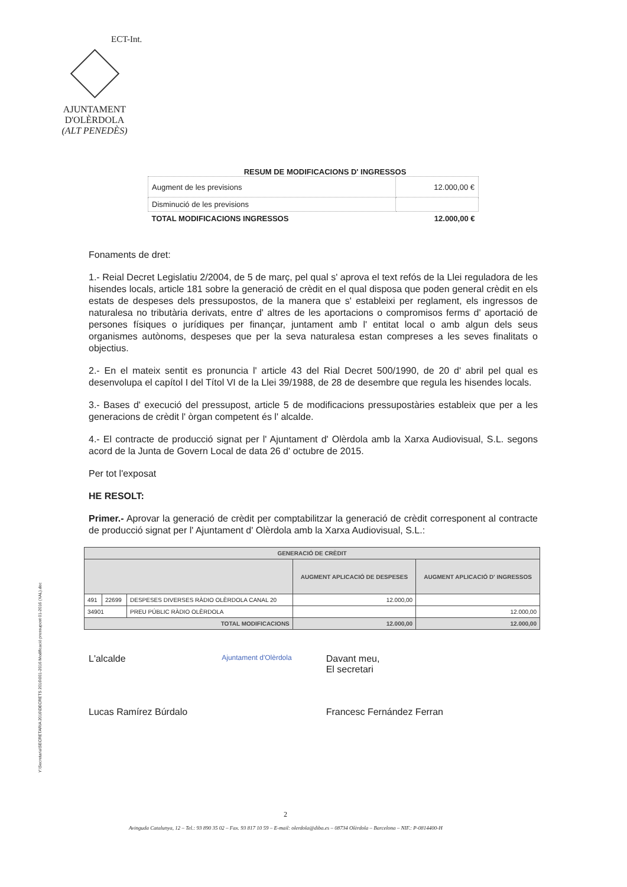AJUNTAMENT
D'OLÈRDOLA
(ALT PENEDÈS)
ECT-Int.
RESUM DE MODIFICACIONS D' INGRESSOS
| Augment de les previsions | 12.000,00 € |
| Disminució de les previsions | |
| TOTAL MODIFICACIONS INGRESSOS | 12.000,00 € |
Fonaments de dret:
1.- Reial Decret Legislatiu 2/2004, de 5 de març, pel qual s' aprova el text refós de la Llei reguladora de les hisendes locals, article 181 sobre la generació de crèdit en el qual disposa que poden general crèdit en els estats de despeses dels pressupostos, de la manera que s' estableixi per reglament, els ingressos de naturalesa no tributària derivats, entre d' altres de les aportacions o compromisos ferms d' aportació de persones físiques o jurídiques per finançar, juntament amb l' entitat local o amb algun dels seus organismes autònoms, despeses que per la seva naturalesa estan compreses a les seves finalitats o objectius.
2.- En el mateix sentit es pronuncia l' article 43 del Rial Decret 500/1990, de 20 d' abril pel qual es desenvolupa el capítol I del Títol VI de la Llei 39/1988, de 28 de desembre que regula les hisendes locals.
3.- Bases d' execució del pressupost, article 5 de modificacions pressupostàries estableix que per a les generacions de crèdit l' òrgan competent és l' alcalde.
4.- El contracte de producció signat per l' Ajuntament d' Olèrdola amb la Xarxa Audiovisual, S.L. segons acord de la Junta de Govern Local de data 26 d' octubre de 2015.
Per tot l'exposat
HE RESOLT:
Primer.- Aprovar la generació de crèdit per comptabilitzar la generació de crèdit corresponent al contracte de producció signat per l' Ajuntament d' Olèrdola amb la Xarxa Audiovisual, S.L.:
| GENERACIÓ DE CRÈDIT | | | | |
| --- | --- | --- | --- | --- |
| | | | AUGMENT APLICACIÓ DE DESPESES | AUGMENT APLICACIÓ D' INGRESSOS |
| 491 | 22699 | DESPESES DIVERSES RÀDIO OLÈRDOLA CANAL 20 | 12.000,00 | |
| 34901 | | PREU PÚBLIC RÀDIO OLÈRDOLA | | 12.000,00 |
| TOTAL MODIFICACIONS | | | 12.000,00 | 12.000,00 |
L'alcalde
Lucas Ramírez Búrdalo
Ajuntament d'Olèrdola
Davant meu,
El secretari
Francesc Fernández Ferran
Y:\Secretaria\SECRETARIA 2016\DECRETS 2016\001-2016 Modificació pressupost 01-2016 (XAL).doc
2
Avinguda Catalunya, 12 – Tel.: 93 890 35 02 – Fax. 93 817 10 59 – E-mail: olerdola@diba.es – 08734 Olèrdola – Barcelona – NIF.: P-0814400-H